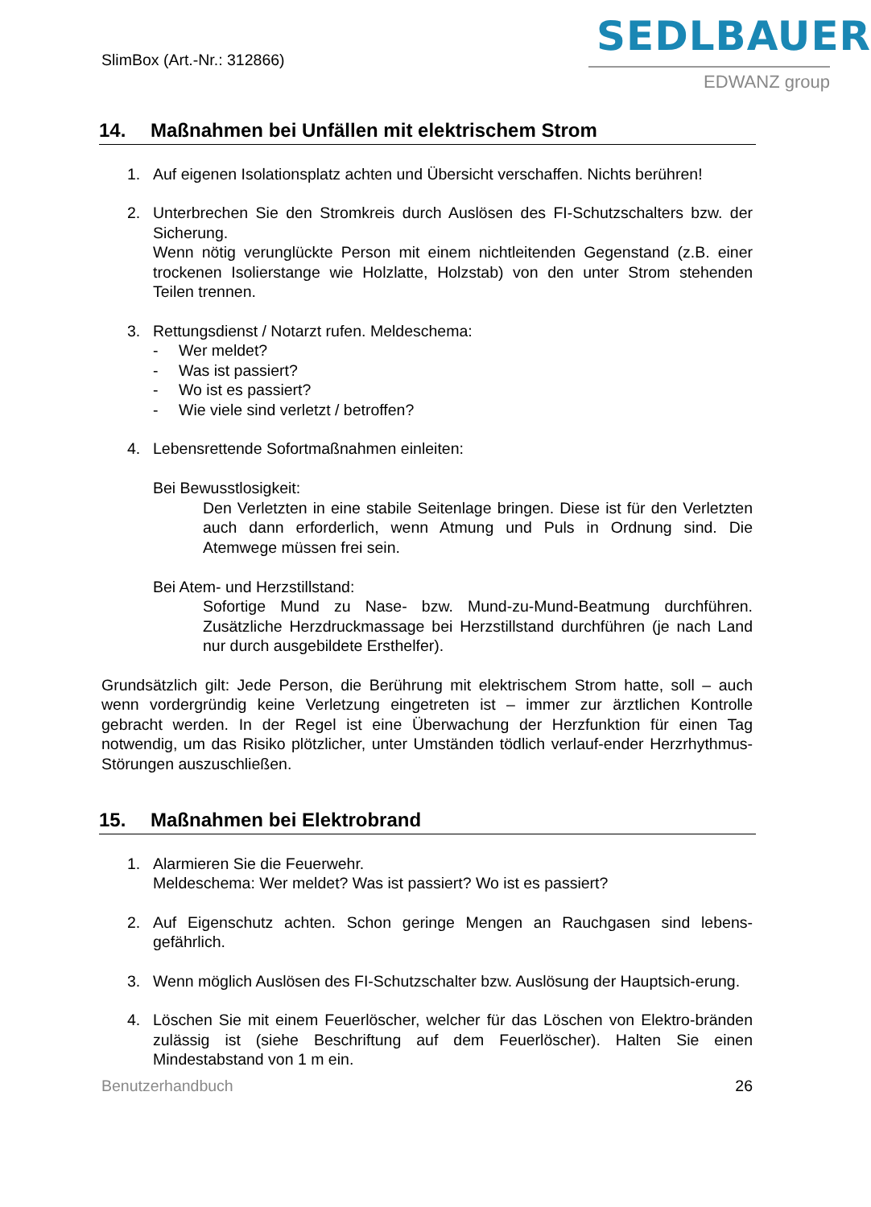SlimBox (Art.-Nr.: 312866)
SEDLBAUER
EDWANZ group
14. Maßnahmen bei Unfällen mit elektrischem Strom
1. Auf eigenen Isolationsplatz achten und Übersicht verschaffen. Nichts berühren!
2. Unterbrechen Sie den Stromkreis durch Auslösen des FI-Schutzschalters bzw. der Sicherung.
Wenn nötig verunglückte Person mit einem nichtleitenden Gegenstand (z.B. einer trockenen Isolierstange wie Holzlatte, Holzstab) von den unter Strom stehenden Teilen trennen.
3. Rettungsdienst / Notarzt rufen. Meldeschema:
- Wer meldet?
- Was ist passiert?
- Wo ist es passiert?
- Wie viele sind verletzt / betroffen?
4. Lebensrettende Sofortmaßnahmen einleiten:
Bei Bewusstlosigkeit:
Den Verletzten in eine stabile Seitenlage bringen. Diese ist für den Verletzten auch dann erforderlich, wenn Atmung und Puls in Ordnung sind. Die Atemwege müssen frei sein.
Bei Atem- und Herzstillstand:
Sofortige Mund zu Nase- bzw. Mund-zu-Mund-Beatmung durchführen. Zusätzliche Herzdruckmassage bei Herzstillstand durchführen (je nach Land nur durch ausgebildete Ersthelfer).
Grundsätzlich gilt: Jede Person, die Berührung mit elektrischem Strom hatte, soll – auch wenn vordergründig keine Verletzung eingetreten ist – immer zur ärztlichen Kontrolle gebracht werden. In der Regel ist eine Überwachung der Herzfunktion für einen Tag notwendig, um das Risiko plötzlicher, unter Umständen tödlich verlauf-ender Herzrhythmus-Störungen auszuschließen.
15. Maßnahmen bei Elektrobrand
1. Alarmieren Sie die Feuerwehr.
Meldeschema: Wer meldet? Was ist passiert? Wo ist es passiert?
2. Auf Eigenschutz achten. Schon geringe Mengen an Rauchgasen sind lebens-gefährlich.
3. Wenn möglich Auslösen des FI-Schutzschalter bzw. Auslösung der Hauptsich-erung.
4. Löschen Sie mit einem Feuerlöscher, welcher für das Löschen von Elektro-bränden zulässig ist (siehe Beschriftung auf dem Feuerlöscher). Halten Sie einen Mindestabstand von 1 m ein.
Benutzerhandbuch 26